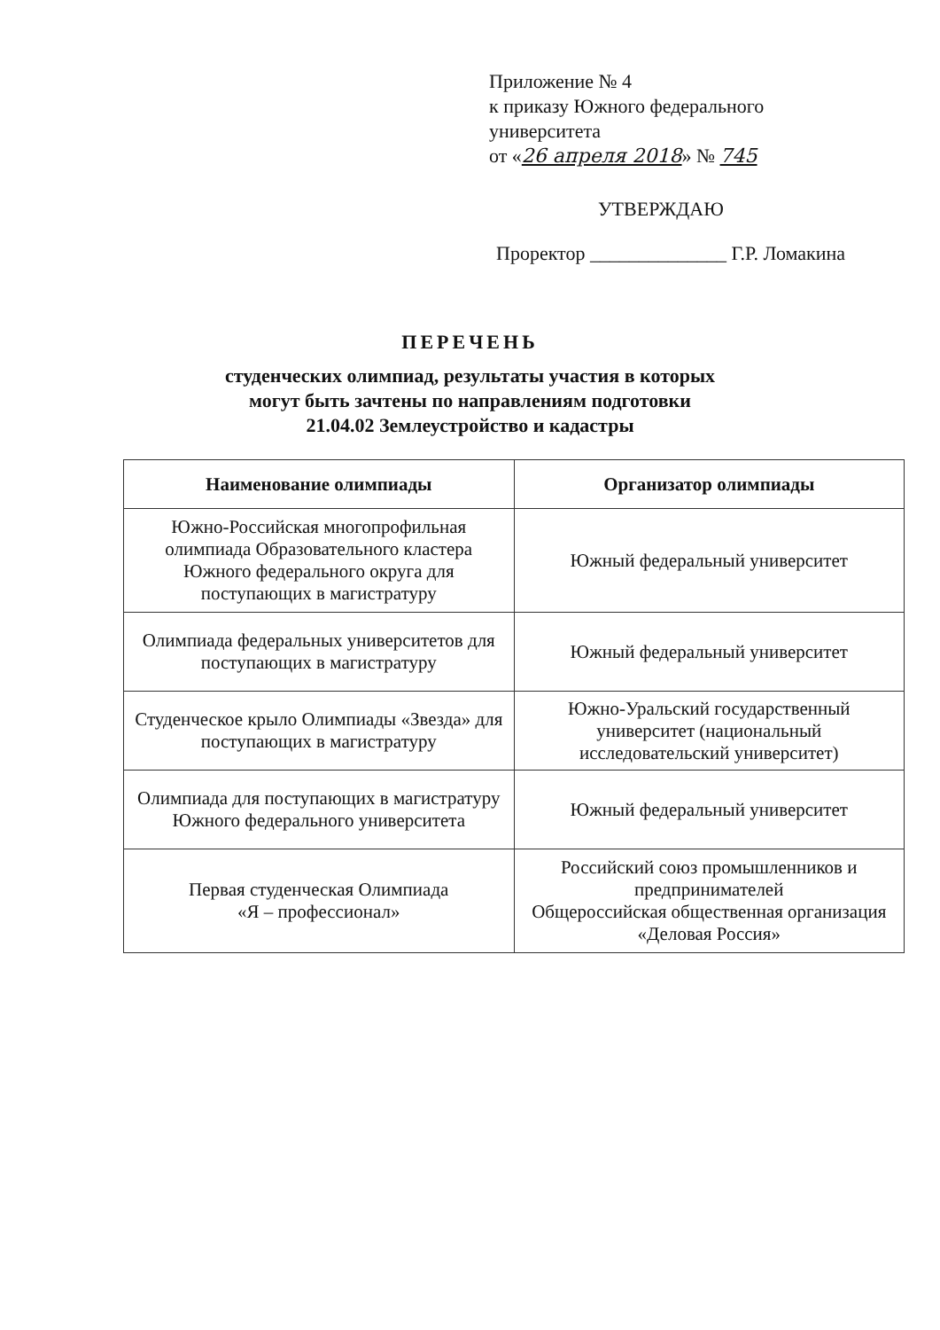Приложение № 4
к приказу Южного федерального
университета
от «26 апреля 2018» № 745
УТВЕРЖДАЮ
Проректор ______________ Г.Р. Ломакина
ПЕРЕЧЕНЬ
студенческих олимпиад, результаты участия в которых
могут быть зачтены по направлениям подготовки
21.04.02 Землеустройство и кадастры
| Наименование олимпиады | Организатор олимпиады |
| --- | --- |
| Южно-Российская многопрофильная олимпиада Образовательного кластера Южного федерального округа для поступающих в магистратуру | Южный федеральный университет |
| Олимпиада федеральных университетов для поступающих в магистратуру | Южный федеральный университет |
| Студенческое крыло Олимпиады «Звезда» для поступающих в магистратуру | Южно-Уральский государственный университет (национальный исследовательский университет) |
| Олимпиада для поступающих в магистратуру Южного федерального университета | Южный федеральный университет |
| Первая студенческая Олимпиада «Я – профессионал» | Российский союз промышленников и предпринимателей Общероссийская общественная организация «Деловая Россия» |